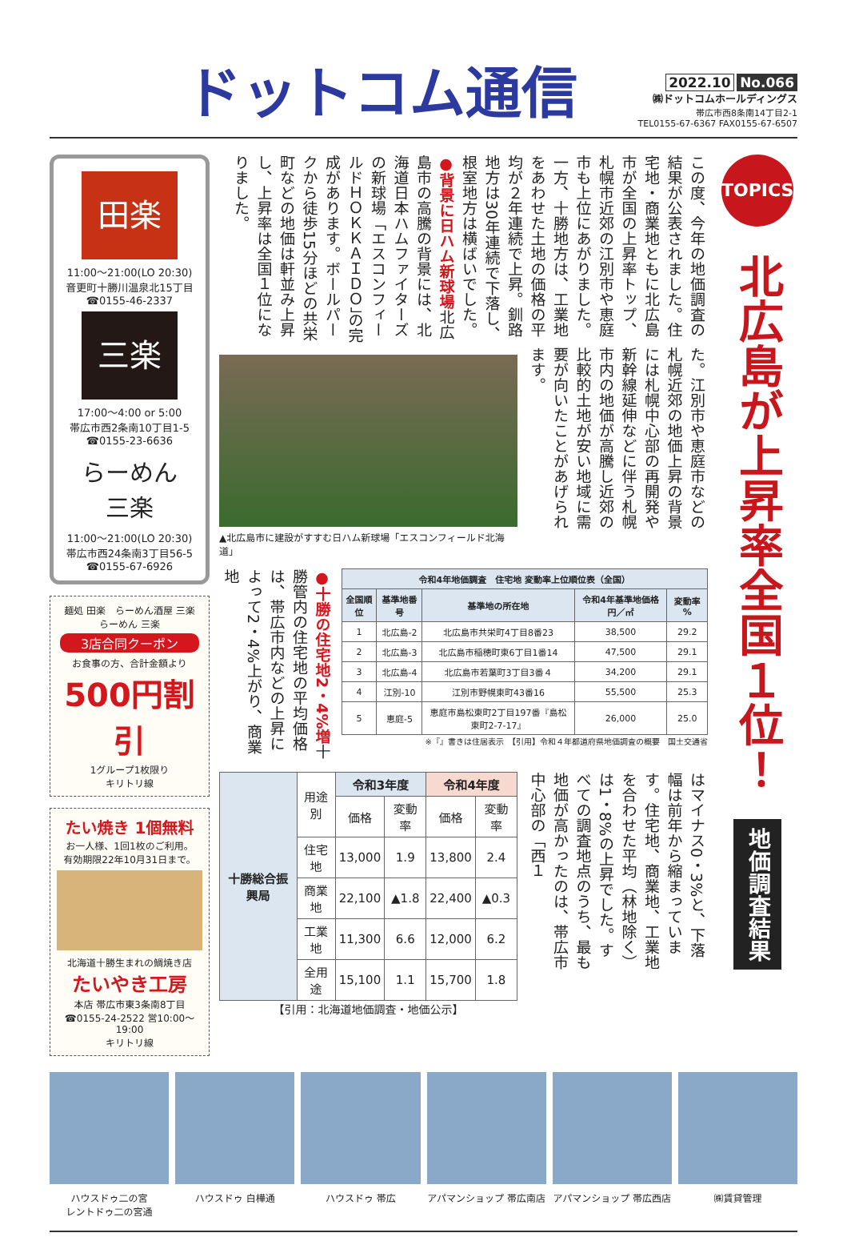ドットコム通信
2022.10 No.066
㈱ドットコムホールディングス
帯広市西8条南14丁目2-1
TEL0155-67-6367 FAX0155-67-6507
田楽
11:00〜21:00(LO 20:30)
音更町十勝川温泉北15丁目
☎0155-46-2337
三楽
17:00〜4:00 or 5:00
帯広市西2条南10丁目1-5
☎0155-23-6636
らーめん 三楽
11:00〜21:00(LO 20:30)
帯広市西24条南3丁目56-5
☎0155-67-6926
麺処 田楽　らーめん酒屋 三楽　らーめん 三楽
3店合同クーポン
お食事の方、合計金額より
500円割引
1グループ1枚限り
キリトリ線
たい焼き 1個無料
お一人様、1回1枚のご利用。
有効期限22年10月31日まで。
北海道十勝生まれの鯛焼き店
たいやき工房
本店 帯広市東3条南8丁目
☎0155-24-2522 営10:00〜19:00
キリトリ線
この度、今年の地価調査の結果が公表されました。住宅地・商業地ともに北広島市が全国の上昇率トップ、札幌市近郊の江別市や恵庭市も上位にあがりました。一方、十勝地方は、工業地をあわせた土地の価格の平均が２年連続で上昇。釧路地方は30年連続で下落し、根室地方は横ばいでした。●背景に日ハム新球場北広島市の高騰の背景には、北海道日本ハムファイターズの新球場「エスコンフィールドＨＯＫＫＡＩＤＯ」の完成があります。ボールパークから徒歩15分ほどの共栄町などの地価は軒並み上昇し、上昇率は全国１位になりました。
▲北広島市に建設がすすむ日ハム新球場「エスコンフィールド北海道」
た。江別市や恵庭市などの札幌近郊の地価上昇の背景には札幌中心部の再開発や新幹線延伸などに伴う札幌市内の地価が高騰し近郊の比較的土地が安い地域に需要が向いたことがあげられます。
●十勝の住宅地2・4%増十勝管内の住宅地の平均価格は、帯広市内などの上昇によって2・4%上がり、商業地
| 令和4年地価調査 住宅地 変動率上位順位表（全国） | | | | |
| --- | --- | --- | --- | --- |
| 全国順位 | 基準地番号 | 基準地の所在地 | 令和4年基準地価格 円／㎡ | 変動率 % |
| 1 | 北広島-2 | 北広島市共栄町4丁目8番23 | 38,500 | 29.2 |
| 2 | 北広島-3 | 北広島市稲穂町東6丁目1番14 | 47,500 | 29.1 |
| 3 | 北広島-4 | 北広島市若葉町3丁目3番４ | 34,200 | 29.1 |
| 4 | 江別-10 | 江別市野幌東町43番16 | 55,500 | 25.3 |
| 5 | 恵庭-5 | 恵庭市島松東町2丁目197番『島松東町2-7-17』 | 26,000 | 25.0 |
※『』書きは住居表示　【引用】令和４年都道府県地価調査の概要　国土交通省
| 十勝総合振興局 | 用途別 | 令和3年度 | | 令和4年度 | |
| | | 価格 | 変動率 | 価格 | 変動率 |
| | 住宅地 | 13,000 | 1.9 | 13,800 | 2.4 |
| | 商業地 | 22,100 | ▲1.8 | 22,400 | ▲0.3 |
| | 工業地 | 11,300 | 6.6 | 12,000 | 6.2 |
| | 全用途 | 15,100 | 1.1 | 15,700 | 1.8 |
【引用：北海道地価調査・地価公示】
はマイナス0・3%と、下落幅は前年から縮まっています。住宅地、商業地、工業地を合わせた平均（林地除く）は1・8%の上昇でした。すべての調査地点のうち、最も地価が高かったのは、帯広市中心部の「西１
TOPICS
北広島が上昇率全国１位！
地価調査結果
ハウスドゥ二の宮
レントドゥ二の宮通
ハウスドゥ 白樺通 ハウスドゥ 帯広 アパマンショップ 帯広南店 アパマンショップ 帯広西店 ㈱賃貸管理